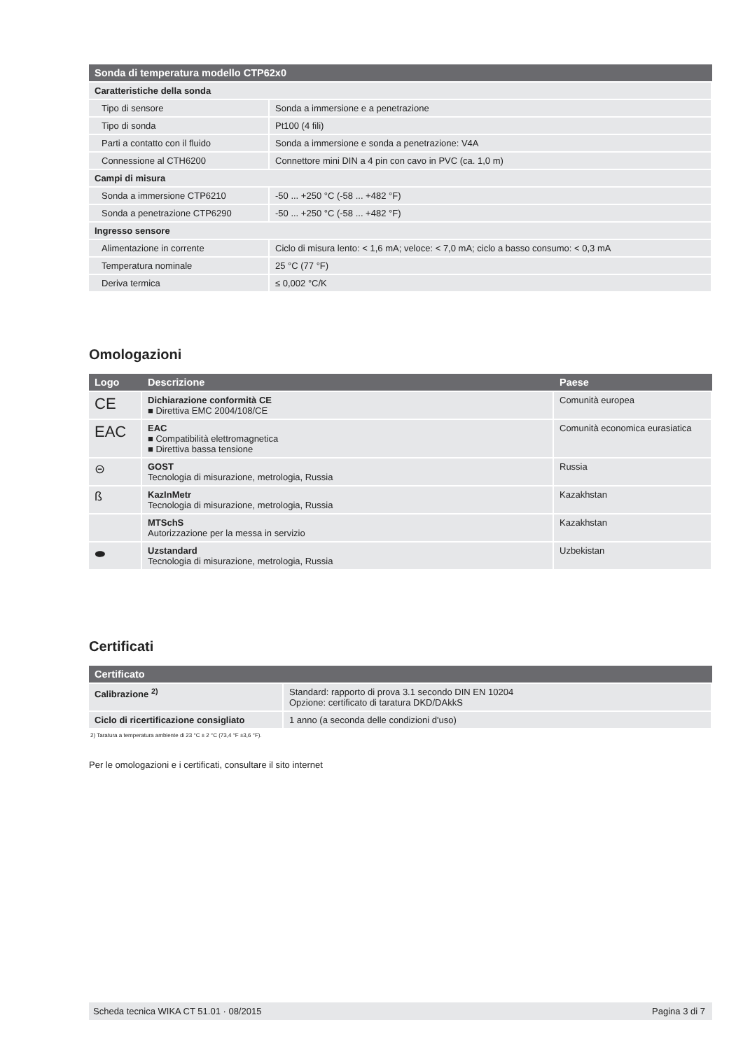| Sonda di temperatura modello CTP62x0 | |
| --- | --- |
| Caratteristiche della sonda | |
| Tipo di sensore | Sonda a immersione e a penetrazione |
| Tipo di sonda | Pt100 (4 fili) |
| Parti a contatto con il fluido | Sonda a immersione e sonda a penetrazione: V4A |
| Connessione al CTH6200 | Connettore mini DIN a 4 pin con cavo in PVC (ca. 1,0 m) |
| Campi di misura | |
| Sonda a immersione CTP6210 | -50 ... +250 °C (-58 ... +482 °F) |
| Sonda a penetrazione CTP6290 | -50 ... +250 °C (-58 ... +482 °F) |
| Ingresso sensore | |
| Alimentazione in corrente | Ciclo di misura lento: < 1,6 mA; veloce: < 7,0 mA; ciclo a basso consumo: < 0,3 mA |
| Temperatura nominale | 25 °C (77 °F) |
| Deriva termica | ≤ 0,002 °C/K |
Omologazioni
| Logo | Descrizione | Paese |
| --- | --- | --- |
| CE | Dichiarazione conformità CE ■ Direttiva EMC 2004/108/CE | Comunità europea |
| EAC | EAC ■ Compatibilità elettromagnetica ■ Direttiva bassa tensione | Comunità economica eurasiatica |
| ⊝ | GOST Tecnologia di misurazione, metrologia, Russia | Russia |
| ß | KazInMetr Tecnologia di misurazione, metrologia, Russia | Kazakhstan |
| | MTSchS Autorizzazione per la messa in servizio | Kazakhstan |
| ⬬ | Uzstandard Tecnologia di misurazione, metrologia, Russia | Uzbekistan |
Certificati
| Certificato | |
| --- | --- |
| Calibrazione <sup>2)</sup> | Standard: rapporto di prova 3.1 secondo DIN EN 10204 Opzione: certificato di taratura DKD/DAkkS |
| Ciclo di ricertificazione consigliato | 1 anno (a seconda delle condizioni d'uso) |
2) Taratura a temperatura ambiente di 23 °C ± 2 °C (73,4 °F ±3,6 °F).
Per le omologazioni e i certificati, consultare il sito internet
Scheda tecnica WIKA CT 51.01 · 08/2015 Pagina 3 di 7